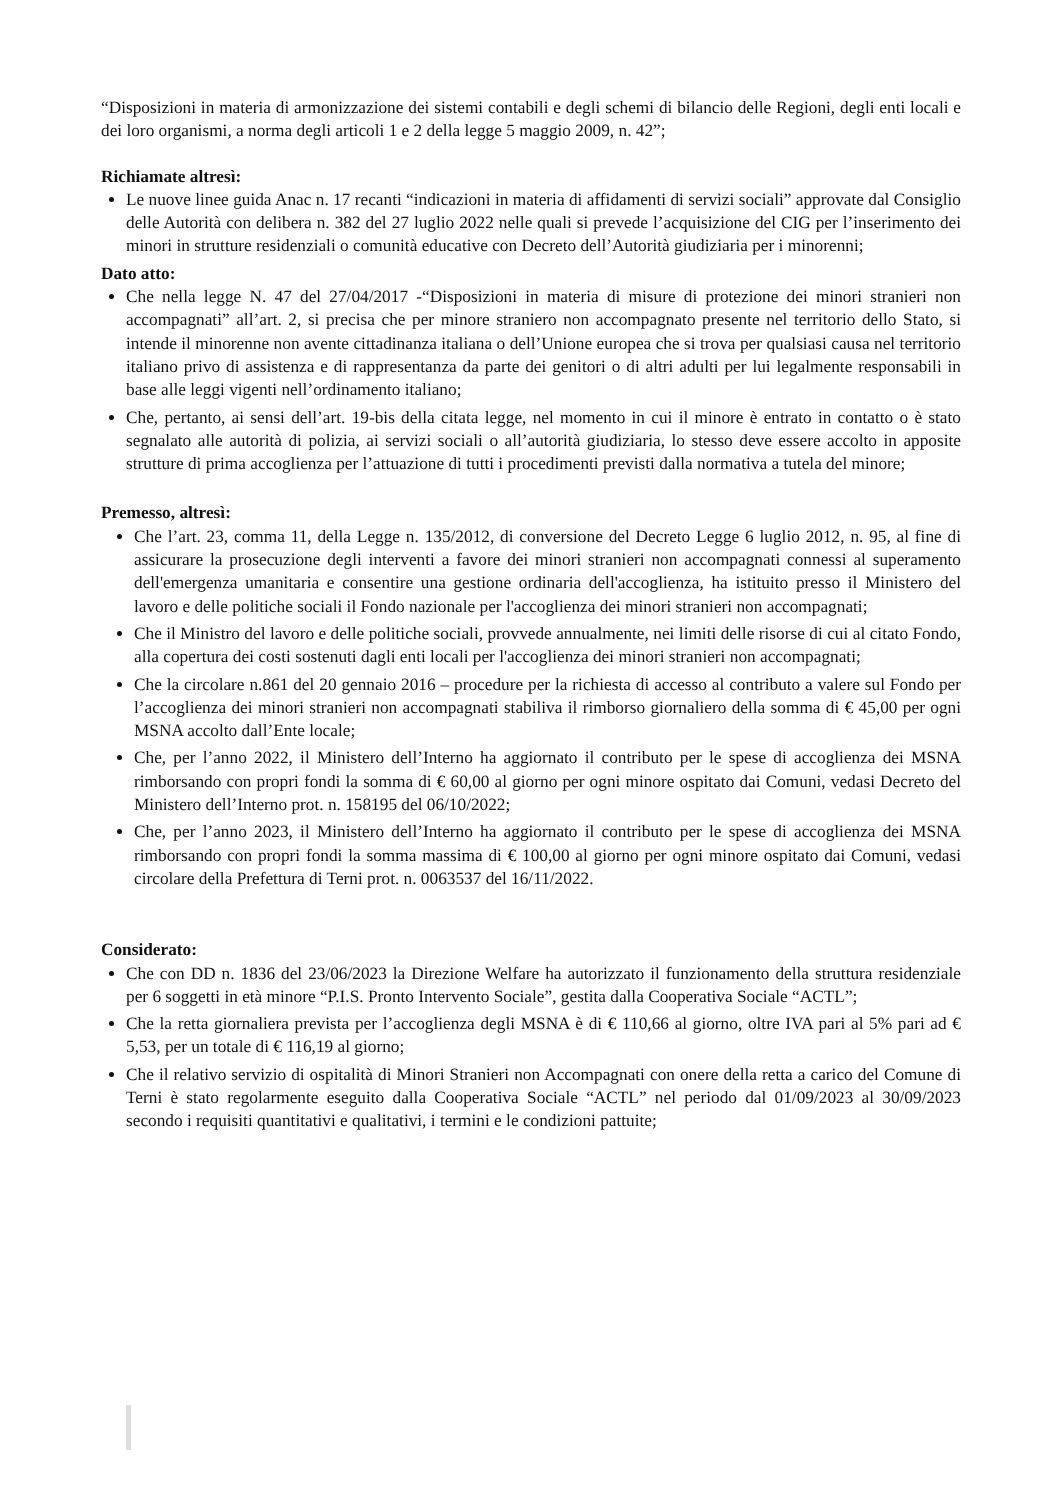“Disposizioni in materia di armonizzazione dei sistemi contabili e degli schemi di bilancio delle Regioni, degli enti locali e dei loro organismi, a norma degli articoli 1 e 2 della legge 5 maggio 2009, n. 42”;
Richiamate altresì:
Le nuove linee guida Anac n. 17 recanti “indicazioni in materia di affidamenti di servizi sociali” approvate dal Consiglio delle Autorità con delibera n. 382 del 27 luglio 2022 nelle quali si prevede l’acquisizione del CIG per l’inserimento dei minori in strutture residenziali o comunità educative con Decreto dell’Autorità giudiziaria per i minorenni;
Dato atto:
Che nella legge N. 47 del 27/04/2017 -“Disposizioni in materia di misure di protezione dei minori stranieri non accompagnati” all’art. 2, si precisa che per minore straniero non accompagnato presente nel territorio dello Stato, si intende il minorenne non avente cittadinanza italiana o dell’Unione europea che si trova per qualsiasi causa nel territorio italiano privo di assistenza e di rappresentanza da parte dei genitori o di altri adulti per lui legalmente responsabili in base alle leggi vigenti nell’ordinamento italiano;
Che, pertanto, ai sensi dell’art. 19-bis della citata legge, nel momento in cui il minore è entrato in contatto o è stato segnalato alle autorità di polizia, ai servizi sociali o all’autorità giudiziaria, lo stesso deve essere accolto in apposite strutture di prima accoglienza per l’attuazione di tutti i procedimenti previsti dalla normativa a tutela del minore;
Premesso, altresì:
Che l’art. 23, comma 11, della Legge n. 135/2012, di conversione del Decreto Legge 6 luglio 2012, n. 95, al fine di assicurare la prosecuzione degli interventi a favore dei minori stranieri non accompagnati connessi al superamento dell'emergenza umanitaria e consentire una gestione ordinaria dell'accoglienza, ha istituito presso il Ministero del lavoro e delle politiche sociali il Fondo nazionale per l'accoglienza dei minori stranieri non accompagnati;
Che il Ministro del lavoro e delle politiche sociali, provvede annualmente, nei limiti delle risorse di cui al citato Fondo, alla copertura dei costi sostenuti dagli enti locali per l'accoglienza dei minori stranieri non accompagnati;
Che la circolare n.861 del 20 gennaio 2016 – procedure per la richiesta di accesso al contributo a valere sul Fondo per l’accoglienza dei minori stranieri non accompagnati stabiliva il rimborso giornaliero della somma di € 45,00 per ogni MSNA accolto dall’Ente locale;
Che, per l’anno 2022, il Ministero dell’Interno ha aggiornato il contributo per le spese di accoglienza dei MSNA rimborsando con propri fondi la somma di € 60,00 al giorno per ogni minore ospitato dai Comuni, vedasi Decreto del Ministero dell’Interno prot. n. 158195 del 06/10/2022;
Che, per l’anno 2023, il Ministero dell’Interno ha aggiornato il contributo per le spese di accoglienza dei MSNA rimborsando con propri fondi la somma massima di € 100,00 al giorno per ogni minore ospitato dai Comuni, vedasi circolare della Prefettura di Terni prot. n. 0063537 del 16/11/2022.
Considerato:
Che con DD n. 1836 del 23/06/2023 la Direzione Welfare ha autorizzato il funzionamento della struttura residenziale per 6 soggetti in età minore “P.I.S. Pronto Intervento Sociale”, gestita dalla Cooperativa Sociale “ACTL”;
Che la retta giornaliera prevista per l’accoglienza degli MSNA è di € 110,66 al giorno, oltre IVA pari al 5% pari ad € 5,53, per un totale di € 116,19 al giorno;
Che il relativo servizio di ospitalità di Minori Stranieri non Accompagnati con onere della retta a carico del Comune di Terni è stato regolarmente eseguito dalla Cooperativa Sociale “ACTL” nel periodo dal 01/09/2023 al 30/09/2023 secondo i requisiti quantitativi e qualitativi, i termini e le condizioni pattuite;